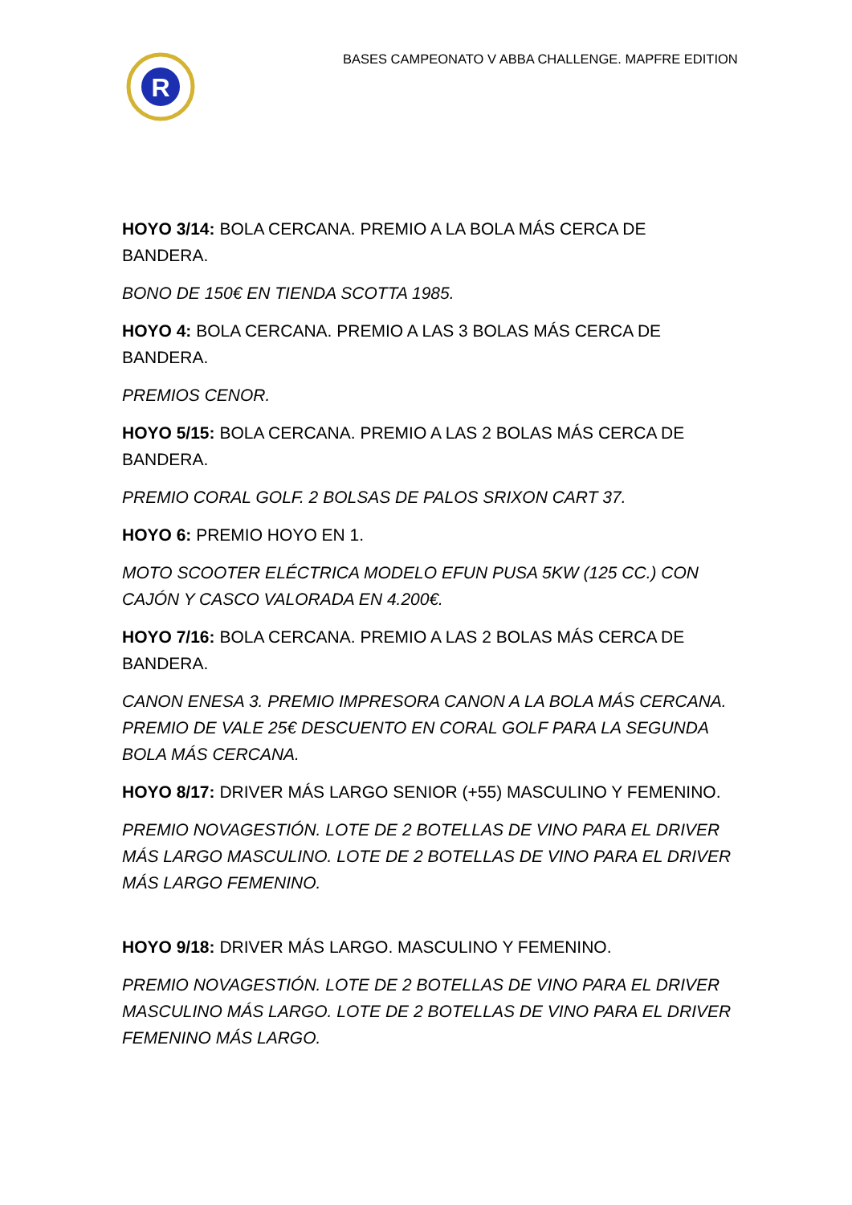R
BASES CAMPEONATO V ABBA CHALLENGE. MAPFRE EDITION
HOYO 3/14: BOLA CERCANA. PREMIO A LA BOLA MÁS CERCA DE BANDERA.
BONO DE 150€ EN TIENDA SCOTTA 1985.
HOYO 4: BOLA CERCANA. PREMIO A LAS 3 BOLAS MÁS CERCA DE BANDERA.
PREMIOS CENOR.
HOYO 5/15: BOLA CERCANA. PREMIO A LAS 2 BOLAS MÁS CERCA DE BANDERA.
PREMIO CORAL GOLF. 2 BOLSAS DE PALOS SRIXON CART 37.
HOYO 6: PREMIO HOYO EN 1.
MOTO SCOOTER ELÉCTRICA MODELO EFUN PUSA 5KW (125 CC.) CON CAJÓN Y CASCO VALORADA EN 4.200€.
HOYO 7/16: BOLA CERCANA. PREMIO A LAS 2 BOLAS MÁS CERCA DE BANDERA.
CANON ENESA 3. PREMIO IMPRESORA CANON A LA BOLA MÁS CERCANA. PREMIO DE VALE 25€ DESCUENTO EN CORAL GOLF PARA LA SEGUNDA BOLA MÁS CERCANA.
HOYO 8/17: DRIVER MÁS LARGO SENIOR (+55) MASCULINO Y FEMENINO.
PREMIO NOVAGESTIÓN. LOTE DE 2 BOTELLAS DE VINO PARA EL DRIVER MÁS LARGO MASCULINO. LOTE DE 2 BOTELLAS DE VINO PARA EL DRIVER MÁS LARGO FEMENINO.
HOYO 9/18: DRIVER MÁS LARGO. MASCULINO Y FEMENINO.
PREMIO NOVAGESTIÓN. LOTE DE 2 BOTELLAS DE VINO PARA EL DRIVER MASCULINO MÁS LARGO. LOTE DE 2 BOTELLAS DE VINO PARA EL DRIVER FEMENINO MÁS LARGO.